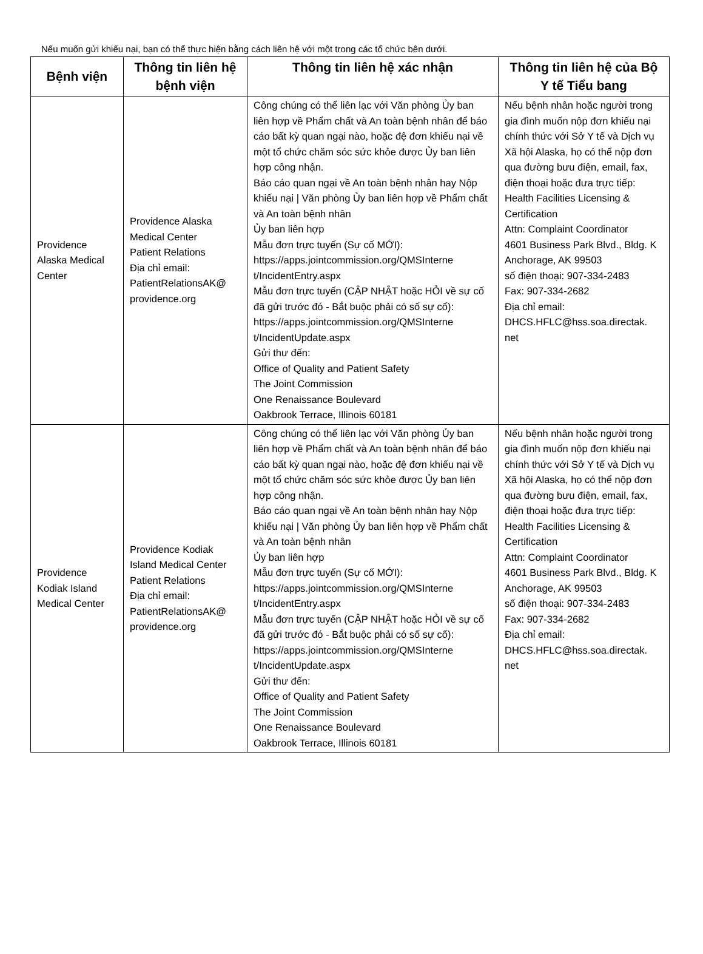Nếu muốn gửi khiếu nại, bạn có thể thực hiện bằng cách liên hệ với một trong các tổ chức bên dưới.
| Bệnh viện | Thông tin liên hệ bệnh viện | Thông tin liên hệ xác nhận | Thông tin liên hệ của Bộ Y tế Tiểu bang |
| --- | --- | --- | --- |
| Providence Alaska Medical Center | Providence Alaska Medical Center Patient Relations Địa chỉ email: PatientRelationsAK@ providence.org | Công chúng có thể liên lạc với Văn phòng Ủy ban liên hợp về Phẩm chất và An toàn bệnh nhân để báo cáo bất kỳ quan ngại nào, hoặc đệ đơn khiếu nại về một tổ chức chăm sóc sức khỏe được Ủy ban liên hợp công nhận. Báo cáo quan ngại về An toàn bệnh nhân hay Nộp khiếu nại / Văn phòng Ủy ban liên hợp về Phẩm chất và An toàn bệnh nhân Ủy ban liên hợp Mẫu đơn trực tuyến (Sự cố MỚI): https://apps.jointcommission.org/QMSInterne t/IncidentEntry.aspx Mẫu đơn trực tuyến (CẬP NHẬT hoặc HỎI về sự cố đã gửi trước đó - Bắt buộc phải có số sự cố): https://apps.jointcommission.org/QMSInterne t/IncidentUpdate.aspx Gửi thư đến: Office of Quality and Patient Safety The Joint Commission One Renaissance Boulevard Oakbrook Terrace, Illinois 60181 | Nếu bệnh nhân hoặc người trong gia đình muốn nộp đơn khiếu nại chính thức với Sở Y tế và Dịch vụ Xã hội Alaska, họ có thể nộp đơn qua đường bưu điện, email, fax, điện thoại hoặc đưa trực tiếp: Health Facilities Licensing & Certification Attn: Complaint Coordinator 4601 Business Park Blvd., Bldg. K Anchorage, AK 99503 số điện thoại: 907-334-2483 Fax: 907-334-2682 Địa chỉ email: DHCS.HFLC@hss.soa.directak. net |
| Providence Kodiak Island Medical Center | Providence Kodiak Island Medical Center Patient Relations Địa chỉ email: PatientRelationsAK@ providence.org | Công chúng có thể liên lạc với Văn phòng Ủy ban liên hợp về Phẩm chất và An toàn bệnh nhân để báo cáo bất kỳ quan ngại nào, hoặc đệ đơn khiếu nại về một tổ chức chăm sóc sức khỏe được Ủy ban liên hợp công nhận. Báo cáo quan ngại về An toàn bệnh nhân hay Nộp khiếu nại / Văn phòng Ủy ban liên hợp về Phẩm chất và An toàn bệnh nhân Ủy ban liên hợp Mẫu đơn trực tuyến (Sự cố MỚI): https://apps.jointcommission.org/QMSInterne t/IncidentEntry.aspx Mẫu đơn trực tuyến (CẬP NHẬT hoặc HỎI về sự cố đã gửi trước đó - Bắt buộc phải có số sự cố): https://apps.jointcommission.org/QMSInterne t/IncidentUpdate.aspx Gửi thư đến: Office of Quality and Patient Safety The Joint Commission One Renaissance Boulevard Oakbrook Terrace, Illinois 60181 | Nếu bệnh nhân hoặc người trong gia đình muốn nộp đơn khiếu nại chính thức với Sở Y tế và Dịch vụ Xã hội Alaska, họ có thể nộp đơn qua đường bưu điện, email, fax, điện thoại hoặc đưa trực tiếp: Health Facilities Licensing & Certification Attn: Complaint Coordinator 4601 Business Park Blvd., Bldg. K Anchorage, AK 99503 số điện thoại: 907-334-2483 Fax: 907-334-2682 Địa chỉ email: DHCS.HFLC@hss.soa.directak. net |